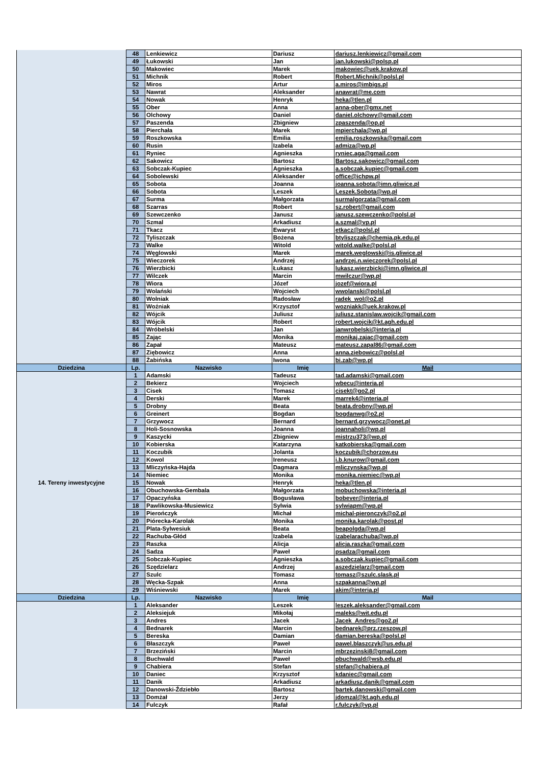| | 48 | Lenkiewicz | Dariusz | dariusz.lenkiewicz@gmail.com |
| | 49 | Łukowski | Jan | jan.lukowski@polsp.pl |
| | 50 | Makowiec | Marek | makowiec@uek.krakow.pl |
| | 51 | Michnik | Robert | Robert.Michnik@polsl.pl |
| | 52 | Miros | Artur | a.miros@imbigs.pl |
| | 53 | Nawrat | Aleksander | anawrat@me.com |
| | 54 | Nowak | Henryk | heka@tlen.pl |
| | 55 | Ober | Anna | anna-ober@gmx.net |
| | 56 | Olchowy | Daniel | daniel.olchowy@gmail.com |
| | 57 | Paszenda | Zbigniew | zpaszenda@op.pl |
| | 58 | Pierchała | Marek | mpierchala@wp.pl |
| | 59 | Roszkowska | Emilia | emilia.roszkowska@gmail.com |
| | 60 | Rusin | Izabela | admiza@wp.pl |
| | 61 | Ryniec | Agnieszka | ryniec.aga@gmail.com |
| | 62 | Sakowicz | Bartosz | Bartosz.sakowicz@gmail.com |
| | 63 | Sobczak-Kupiec | Agnieszka | a.sobczak.kupiec@gmail.com |
| | 64 | Sobolewski | Aleksander | office@ichpw.pl |
| | 65 | Sobota | Joanna | joanna.sobota@imn.gliwice.pl |
| | 66 | Sobota | Leszek | Leszek.Sobota@wp.pl |
| | 67 | Surma | Małgorzata | surmalgorzata@gmail.com |
| | 68 | Szarras | Robert | sz.robert@gmail.com |
| | 69 | Szewczenko | Janusz | janusz.szewczenko@polsl.pl |
| | 70 | Szmal | Arkadiusz | a.szmal@vp.pl |
| | 71 | Tkacz | Ewaryst | etkacz@polsl.pl |
| | 72 | Tyliszczak | Bożena | btyliszczak@chemia.pk.edu.pl |
| | 73 | Walke | Witold | witold.walke@polsl.pl |
| | 74 | Węglowski | Marek | marek.weglowski@is.gliwice.pl |
| | 75 | Wieczorek | Andrzej | andrzej.n.wieczorek@polsl.pl |
| | 76 | Wierzbicki | Łukasz | lukasz.wierzbicki@imn.gliwice.pl |
| | 77 | Wilczek | Marcin | mwilczur@wp.pl |
| | 78 | Wiora | Józef | jozef@wiora.pl |
| | 79 | Wolański | Wojciech | wwolanski@polsl.pl |
| | 80 | Wolniak | Radosław | radek_wol@o2.pl |
| | 81 | Woźniak | Krzysztof | wozniakk@uek.krakow.pl |
| | 82 | Wójcik | Juliusz | juliusz.stanislaw.wojcik@gmail.com |
| | 83 | Wójcik | Robert | robert.wojcik@kt.agh.edu.pl |
| | 84 | Wróbelski | Jan | janwrobelski@interia.pl |
| | 85 | Zając | Monika | monikaj.zajac@gmail.com |
| | 86 | Zapał | Mateusz | mateusz.zapal86@gmail.com |
| | 87 | Ziębowicz | Anna | anna.ziebowicz@polsl.pl |
| | 88 | Żabińska | Iwona | bi.zab@wp.pl |
| Dziedzina | Lp. | Nazwisko | Imię | Mail |
| 14. Tereny inwestycyjne | 1 | Adamski | Tadeusz | tad.adamski@gmail.com |
| | 2 | Bekierz | Wojciech | wbecu@interia.pl |
| | 3 | Cisek | Tomasz | cisekt@go2.pl |
| | 4 | Derski | Marek | marrek4@interia.pl |
| | 5 | Drobny | Beata | beata.drobny@wp.pl |
| | 6 | Greinert | Bogdan | bogdanwg@o2.pl |
| | 7 | Grzywocz | Bernard | bernard.grzywocz@onet.pl |
| | 8 | Holi-Sosnowska | Joanna | joannaholi@wp.pl |
| | 9 | Kaszycki | Zbigniew | mistrzu373@wp.pl |
| | 10 | Kobierska | Katarzyna | katkobierska@gmail.com |
| | 11 | Koczubik | Jolanta | koczubik@chorzow.eu |
| | 12 | Kowol | Ireneusz | i.b.knurow@gmail.com |
| | 13 | Mliczyńska-Hajda | Dagmara | mliczynska@wp.pl |
| | 14 | Niemiec | Monika | monika.niemiec@wp.pl |
| | 15 | Nowak | Henryk | heka@tlen.pl |
| | 16 | Obuchowska-Gembala | Małgorzata | mobuchowska@interia.pl |
| | 17 | Opaczyńska | Bogusława | bobever@interia.pl |
| | 18 | Pawlikowska-Musiewicz | Sylwia | sylwiapm@wp.pl |
| | 19 | Pierończyk | Michał | michal-pieronczyk@o2.pl |
| | 20 | Piórecka-Karolak | Monika | monika.karolak@post.pl |
| | 21 | Plata-Sylwesiuk | Beata | beapolgda@wp.pl |
| | 22 | Rachuba-Głód | Izabela | izabelarachuba@wp.pl |
| | 23 | Raszka | Alicja | alicja.raszka@gmail.com |
| | 24 | Sadza | Paweł | psadza@gmail.com |
| | 25 | Sobczak-Kupiec | Agnieszka | a.sobczak.kupiec@gmail.com |
| | 26 | Szędzielarz | Andrzej | aszedzielarz@gmail.com |
| | 27 | Szulc | Tomasz | tomasz@szulc.slask.pl |
| | 28 | Węcka-Szpak | Anna | szpakanna@wp.pl |
| | 29 | Wiśniewski | Marek | akim@interia.pl |
| Dziedzina | Lp. | Nazwisko | Imię | Mail |
| | 1 | Aleksander | Leszek | leszek.aleksander@gmail.com |
| | 2 | Aleksiejuk | Mikołaj | maleks@wit.edu.pl |
| | 3 | Andres | Jacek | Jacek_Andres@go2.pl |
| | 4 | Bednarek | Marcin | bednarek@prz.rzeszow.pl |
| | 5 | Bereska | Damian | damian.bereska@polsl.pl |
| | 6 | Błaszczyk | Paweł | pawel.blaszczyk@us.edu.pl |
| | 7 | Brzeziński | Marcin | mbrzezinski8@gmail.com |
| | 8 | Buchwald | Paweł | pbuchwald@wsb.edu.pl |
| | 9 | Chabiera | Stefan | stefan@chabiera.pl |
| | 10 | Daniec | Krzysztof | kdaniec@gmail.com |
| | 11 | Danik | Arkadiusz | arkadiusz.danik@gmail.com |
| | 12 | Danowski-Ździebło | Bartosz | bartek.danowski@gmail.com |
| | 13 | Domżał | Jerzy | jdomzal@kt.agh.edu.pl |
| | 14 | Fulczyk | Rafał | r.fulczyk@vp.pl |